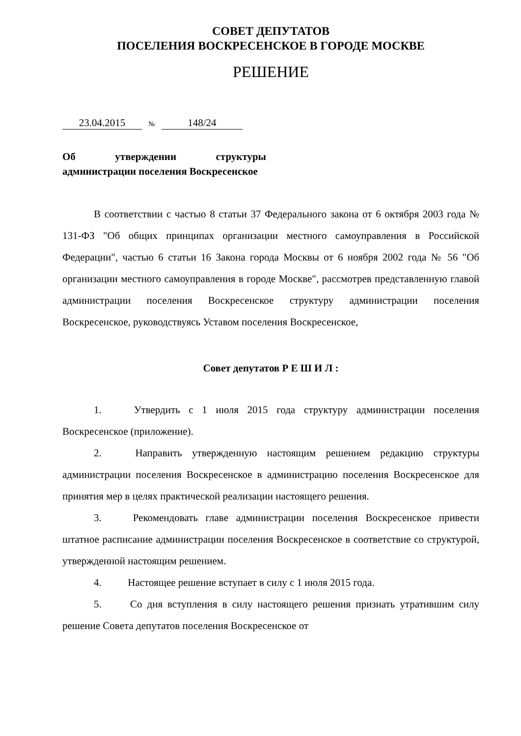СОВЕТ ДЕПУТАТОВ
ПОСЕЛЕНИЯ ВОСКРЕСЕНСКОЕ В ГОРОДЕ МОСКВЕ
РЕШЕНИЕ
23.04.2015 № 148/24
Об утверждении структуры администрации поселения Воскресенское
В соответствии с частью 8 статьи 37 Федерального закона от 6 октября 2003 года № 131-ФЗ "Об общих принципах организации местного самоуправления в Российской Федерации", частью 6 статьи 16 Закона города Москвы от 6 ноября 2002 года № 56 "Об организации местного самоуправления в городе Москве", рассмотрев представленную главой администрации поселения Воскресенское структуру администрации поселения Воскресенское, руководствуясь Уставом поселения Воскресенское,
Совет депутатов Р Е Ш И Л :
1. Утвердить с 1 июля 2015 года структуру администрации поселения Воскресенское (приложение).
2. Направить утвержденную настоящим решением редакцию структуры администрации поселения Воскресенское в администрацию поселения Воскресенское для принятия мер в целях практической реализации настоящего решения.
3. Рекомендовать главе администрации поселения Воскресенское привести штатное расписание администрации поселения Воскресенское в соответствие со структурой, утвержденной настоящим решением.
4. Настоящее решение вступает в силу с 1 июля 2015 года.
5. Со дня вступления в силу настоящего решения признать утратившим силу решение Совета депутатов поселения Воскресенское от